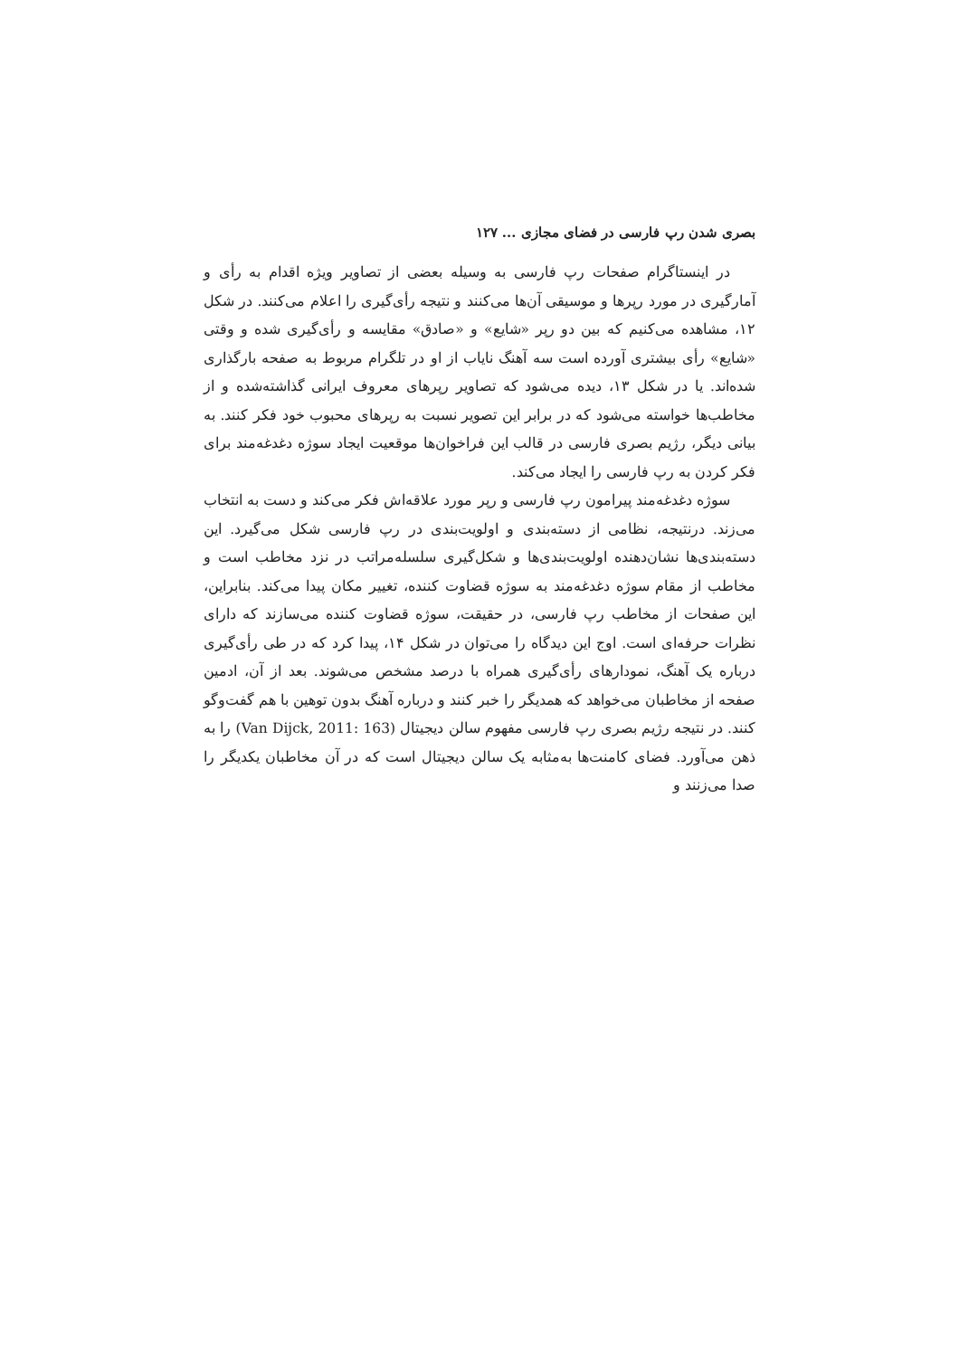بصری شدن رپ فارسی در فضای مجازی ... ۱۲۷
در اینستاگرام صفحات رپ فارسی به وسیله بعضی از تصاویر ویژه اقدام به رأی و آمارگیری در مورد رپرها و موسیقی آن‌ها می‌کنند و نتیجه رأی‌گیری را اعلام می‌کنند. در شکل ۱۲، مشاهده می‌کنیم که بین دو رپر «شایع» و «صادق» مقایسه و رأی‌گیری شده و وقتی «شایع» رأی بیشتری آورده است سه آهنگ نایاب از او در تلگرام مربوط به صفحه بارگذاری شده‌اند. یا در شکل ۱۳، دیده می‌شود که تصاویر رپرهای معروف ایرانی گذاشته‌شده و از مخاطب‌ها خواسته می‌شود که در برابر این تصویر نسبت به رپرهای محبوب خود فکر کنند. به بیانی دیگر، رژیم بصری فارسی در قالب این فراخوان‌ها موقعیت ایجاد سوژه دغدغه‌مند برای فکر کردن به رپ فارسی را ایجاد می‌کند.
سوژه دغدغه‌مند پیرامون رپ فارسی و رپر مورد علاقه‌اش فکر می‌کند و دست به انتخاب می‌زند. درنتیجه، نظامی از دسته‌بندی و اولویت‌بندی در رپ فارسی شکل می‌گیرد. این دسته‌بندی‌ها نشان‌دهنده اولویت‌بندی‌ها و شکل‌گیری سلسله‌مراتب در نزد مخاطب است و مخاطب از مقام سوژه دغدغه‌مند به سوژه قضاوت کننده، تغییر مکان پیدا می‌کند. بنابراین، این صفحات از مخاطب رپ فارسی، در حقیقت، سوژه قضاوت کننده می‌سازند که دارای نظرات حرفه‌ای است. اوج این دیدگاه را می‌توان در شکل ۱۴، پیدا کرد که در طی رأی‌گیری درباره یک آهنگ، نمودارهای رأی‌گیری همراه با درصد مشخص می‌شوند. بعد از آن، ادمین صفحه از مخاطبان می‌خواهد که همدیگر را خبر کنند و درباره آهنگ بدون توهین با هم گفت‌وگو کنند. در نتیجه رژیم بصری رپ فارسی مفهوم سالن دیجیتال (Van Dijck, 2011: 163) را به ذهن می‌آورد. فضای کامنت‌ها به‌مثابه یک سالن دیجیتال است که در آن مخاطبان یکدیگر را صدا می‌زنند و